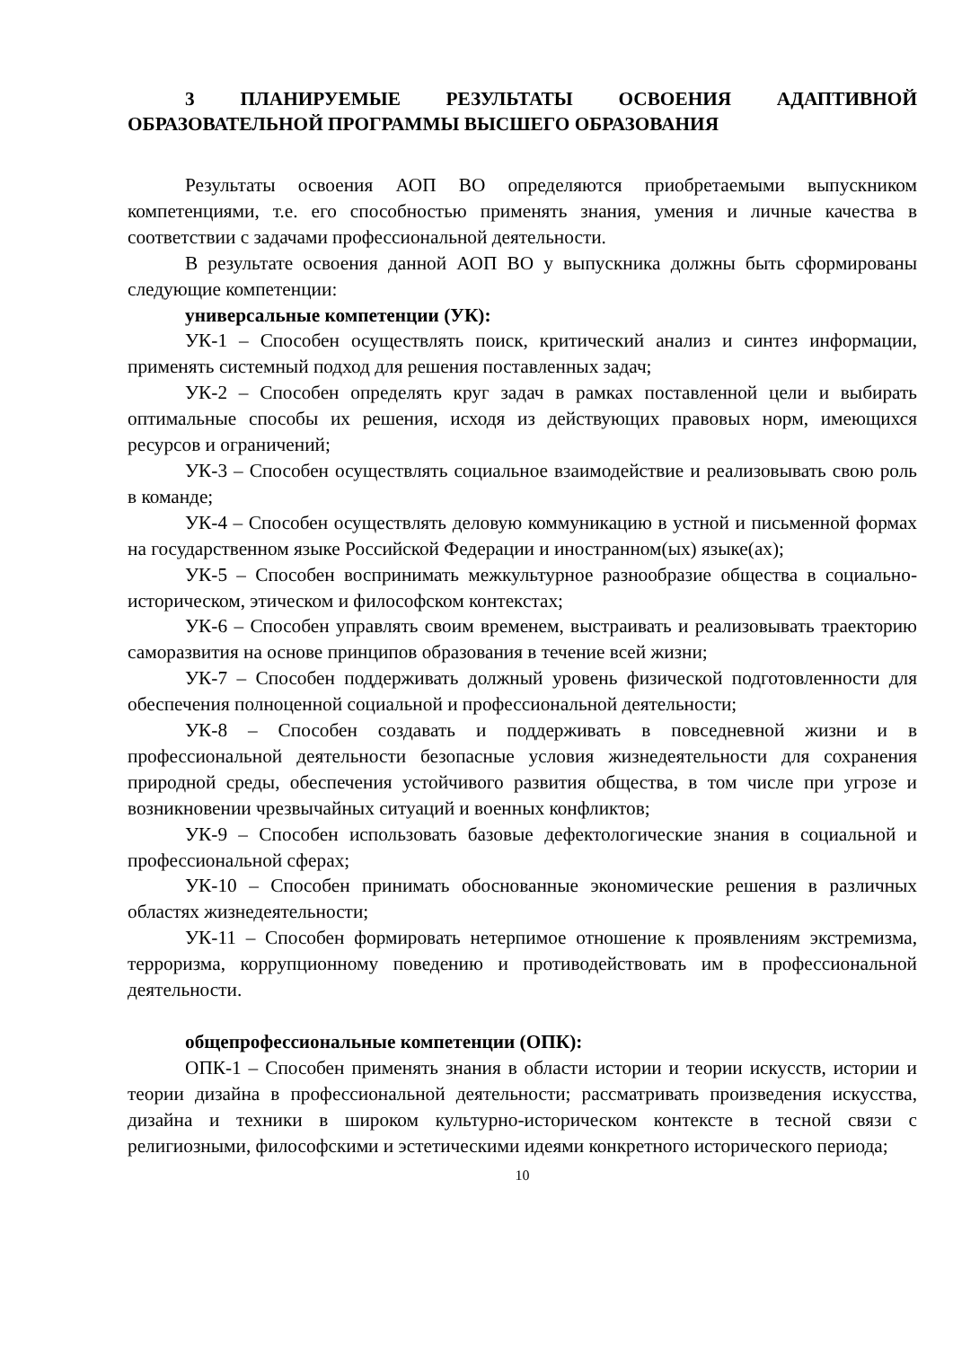3 ПЛАНИРУЕМЫЕ РЕЗУЛЬТАТЫ ОСВОЕНИЯ АДАПТИВНОЙ ОБРАЗОВАТЕЛЬНОЙ ПРОГРАММЫ ВЫСШЕГО ОБРАЗОВАНИЯ
Результаты освоения АОП ВО определяются приобретаемыми выпускником компетенциями, т.е. его способностью применять знания, умения и личные качества в соответствии с задачами профессиональной деятельности.
В результате освоения данной АОП ВО у выпускника должны быть сформированы следующие компетенции:
универсальные компетенции (УК):
УК-1 – Способен осуществлять поиск, критический анализ и синтез информации, применять системный подход для решения поставленных задач;
УК-2 – Способен определять круг задач в рамках поставленной цели и выбирать оптимальные способы их решения, исходя из действующих правовых норм, имеющихся ресурсов и ограничений;
УК-3 – Способен осуществлять социальное взаимодействие и реализовывать свою роль в команде;
УК-4 – Способен осуществлять деловую коммуникацию в устной и письменной формах на государственном языке Российской Федерации и иностранном(ых) языке(ах);
УК-5 – Способен воспринимать межкультурное разнообразие общества в социально-историческом, этическом и философском контекстах;
УК-6 – Способен управлять своим временем, выстраивать и реализовывать траекторию саморазвития на основе принципов образования в течение всей жизни;
УК-7 – Способен поддерживать должный уровень физической подготовленности для обеспечения полноценной социальной и профессиональной деятельности;
УК-8 – Способен создавать и поддерживать в повседневной жизни и в профессиональной деятельности безопасные условия жизнедеятельности для сохранения природной среды, обеспечения устойчивого развития общества, в том числе при угрозе и возникновении чрезвычайных ситуаций и военных конфликтов;
УК-9 – Способен использовать базовые дефектологические знания в социальной и профессиональной сферах;
УК-10 – Способен принимать обоснованные экономические решения в различных областях жизнедеятельности;
УК-11 – Способен формировать нетерпимое отношение к проявлениям экстремизма, терроризма, коррупционному поведению и противодействовать им в профессиональной деятельности.
общепрофессиональные компетенции (ОПК):
ОПК-1 – Способен применять знания в области истории и теории искусств, истории и теории дизайна в профессиональной деятельности; рассматривать произведения искусства, дизайна и техники в широком культурно-историческом контексте в тесной связи с религиозными, философскими и эстетическими идеями конкретного исторического периода;
10